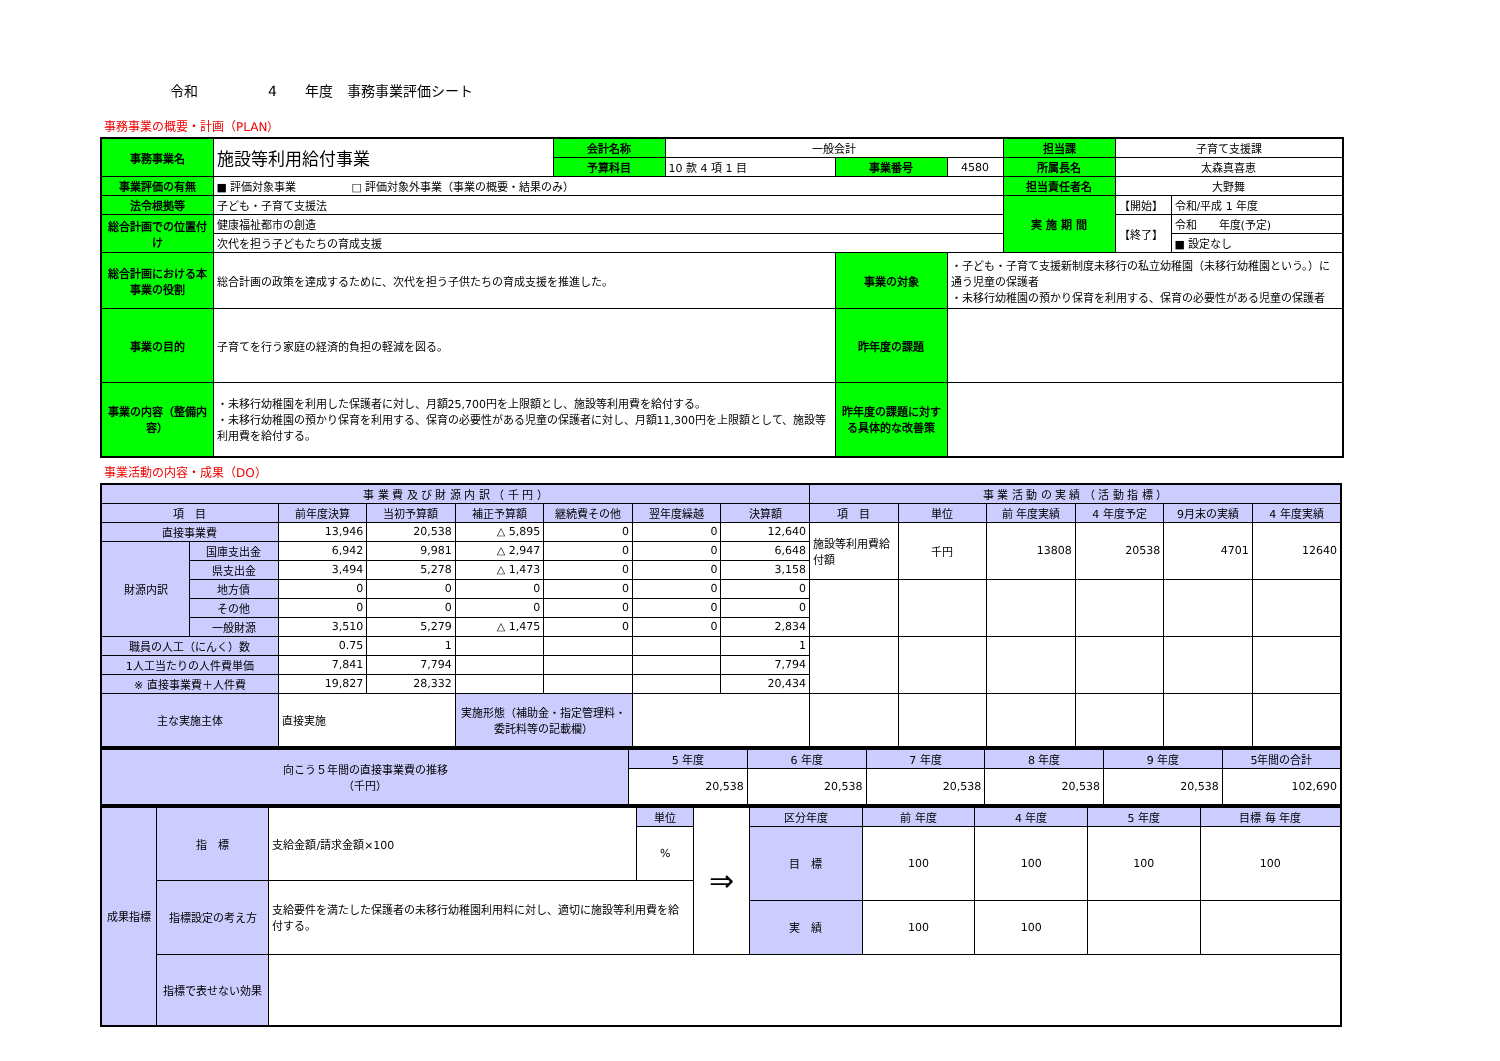令和　　　　　4　　年度　事務事業評価シート
事務事業の概要・計画（PLAN）
| 事務事業名 | 施設等利用給付事業 | 会計名称 | 一般会計 | | | 担当課 | 子育て支援課 | |
| | | 予算科目 | 10 款 4 項 1 目 | 事業番号 | 4580 | 所属長名 | 太森真喜恵 | |
| 事業評価の有無 | ■ 評価対象事業 □ 評価対象外事業（事業の概要・結果のみ） | | | | | 担当責任者名 | 大野舞 | |
| 法令根拠等 | 子ども・子育て支援法 | | | | | 実 施 期 間 | 【開始】 | 令和/平成 1 年度 |
| 総合計画での位置付け | 健康福祉都市の創造 | | | | | | 【終了】 | 令和 年度(予定) |
| | 次代を担う子どもたちの育成支援 | | | | | | | ■ 設定なし |
| 総合計画における本事業の役割 | 総合計画の政策を達成するために、次代を担う子供たちの育成支援を推進した。 | | | 事業の対象 | ・子ども・子育て支援新制度未移行の私立幼稚園（未移行幼稚園という。）に通う児童の保護者 ・未移行幼稚園の預かり保育を利用する、保育の必要性がある児童の保護者 | | | |
| 事業の目的 | 子育てを行う家庭の経済的負担の軽減を図る。 | | | 昨年度の課題 | | | | |
| 事業の内容（整備内容） | ・未移行幼稚園を利用した保護者に対し、月額25,700円を上限額とし、施設等利用費を給付する。 ・未移行幼稚園の預かり保育を利用する、保育の必要性がある児童の保護者に対し、月額11,300円を上限額として、施設等利用費を給付する。 | | | 昨年度の課題に対する具体的な改善策 | | | | |
事業活動の内容・成果（DO）
| 事 業 費 及 び 財 源 内 訳 （ 千 円 ） | | | | | | | | 事 業 活 動 の 実 績 （ 活 動 指 標 ） | | | | | |
| 項 目 | | 前年度決算 | 当初予算額 | 補正予算額 | 継続費その他 | 翌年度繰越 | 決算額 | 項 目 | 単位 | 前 年度実績 | 4 年度予定 | 9月末の実績 | 4 年度実績 |
| 直接事業費 | | 13,946 | 20,538 | △ 5,895 | 0 | 0 | 12,640 | 施設等利用費給付額 | 千円 | 13808 | 20538 | 4701 | 12640 |
| 財源内訳 | 国庫支出金 | 6,942 | 9,981 | △ 2,947 | 0 | 0 | 6,648 | | | | | | |
| | 県支出金 | 3,494 | 5,278 | △ 1,473 | 0 | 0 | 3,158 | | | | | | |
| | 地方債 | 0 | 0 | 0 | 0 | 0 | 0 | | | | | | |
| | その他 | 0 | 0 | 0 | 0 | 0 | 0 | | | | | | |
| | 一般財源 | 3,510 | 5,279 | △ 1,475 | 0 | 0 | 2,834 | | | | | | |
| 職員の人工（にんく）数 | | 0.75 | 1 | | | | 1 | | | | | | |
| 1人工当たりの人件費単価 | | 7,841 | 7,794 | | | | 7,794 | | | | | | |
| ※ 直接事業費＋人件費 | | 19,827 | 28,332 | | | | 20,434 | | | | | | |
| 主な実施主体 | | 直接実施 | | 実施形態（補助金・指定管理料・委託料等の記載欄） | | | | | | | | | |
| 向こう５年間の直接事業費の推移 （千円） | 5 年度 | 6 年度 | 7 年度 | 8 年度 | 9 年度 | 5年間の合計 |
| | 20,538 | 20,538 | 20,538 | 20,538 | 20,538 | 102,690 |
| 成果指標 | 指 標 | 支給金額/請求金額×100 | 単位 | ⇒ | 区分年度 | 前 年度 | 4 年度 | 5 年度 | 目標 毎 年度 |
| | | | % | | 目 標 | 100 | 100 | 100 | 100 |
| | 指標設定の考え方 | 支給要件を満たした保護者の未移行幼稚園利用料に対し、適切に施設等利用費を給付する。 | | | | | | | |
| | | | | | 実 績 | 100 | 100 | | |
| | 指標で表せない効果 | | | | | | | | |